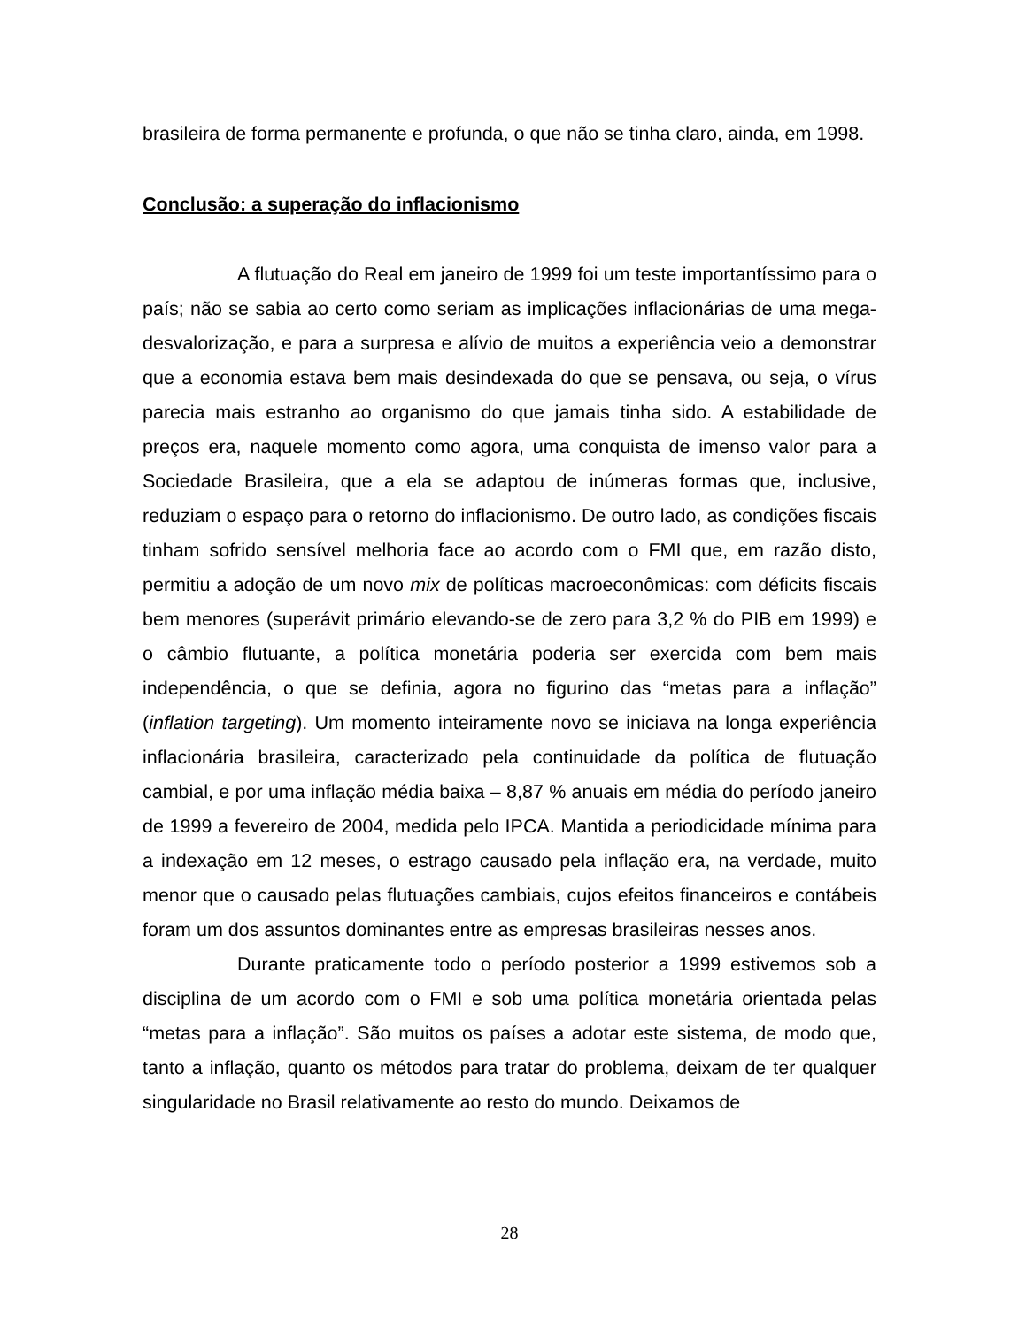brasileira de forma permanente e profunda, o que não se tinha claro, ainda, em 1998.
Conclusão: a superação do inflacionismo
A flutuação do Real em janeiro de 1999 foi um teste importantíssimo para o país; não se sabia ao certo como seriam as implicações inflacionárias de uma mega-desvalorização, e para a surpresa e alívio de muitos a experiência veio a demonstrar que a economia estava bem mais desindexada do que se pensava, ou seja, o vírus parecia mais estranho ao organismo do que jamais tinha sido. A estabilidade de preços era, naquele momento como agora, uma conquista de imenso valor para a Sociedade Brasileira, que a ela se adaptou de inúmeras formas que, inclusive, reduziam o espaço para o retorno do inflacionismo. De outro lado, as condições fiscais tinham sofrido sensível melhoria face ao acordo com o FMI que, em razão disto, permitiu a adoção de um novo mix de políticas macroeconômicas: com déficits fiscais bem menores (superávit primário elevando-se de zero para 3,2 % do PIB em 1999) e o câmbio flutuante, a política monetária poderia ser exercida com bem mais independência, o que se definia, agora no figurino das “metas para a inflação” (inflation targeting). Um momento inteiramente novo se iniciava na longa experiência inflacionária brasileira, caracterizado pela continuidade da política de flutuação cambial, e por uma inflação média baixa – 8,87 % anuais em média do período janeiro de 1999 a fevereiro de 2004, medida pelo IPCA. Mantida a periodicidade mínima para a indexação em 12 meses, o estrago causado pela inflação era, na verdade, muito menor que o causado pelas flutuações cambiais, cujos efeitos financeiros e contábeis foram um dos assuntos dominantes entre as empresas brasileiras nesses anos.
Durante praticamente todo o período posterior a 1999 estivemos sob a disciplina de um acordo com o FMI e sob uma política monetária orientada pelas “metas para a inflação”. São muitos os países a adotar este sistema, de modo que, tanto a inflação, quanto os métodos para tratar do problema, deixam de ter qualquer singularidade no Brasil relativamente ao resto do mundo. Deixamos de
28